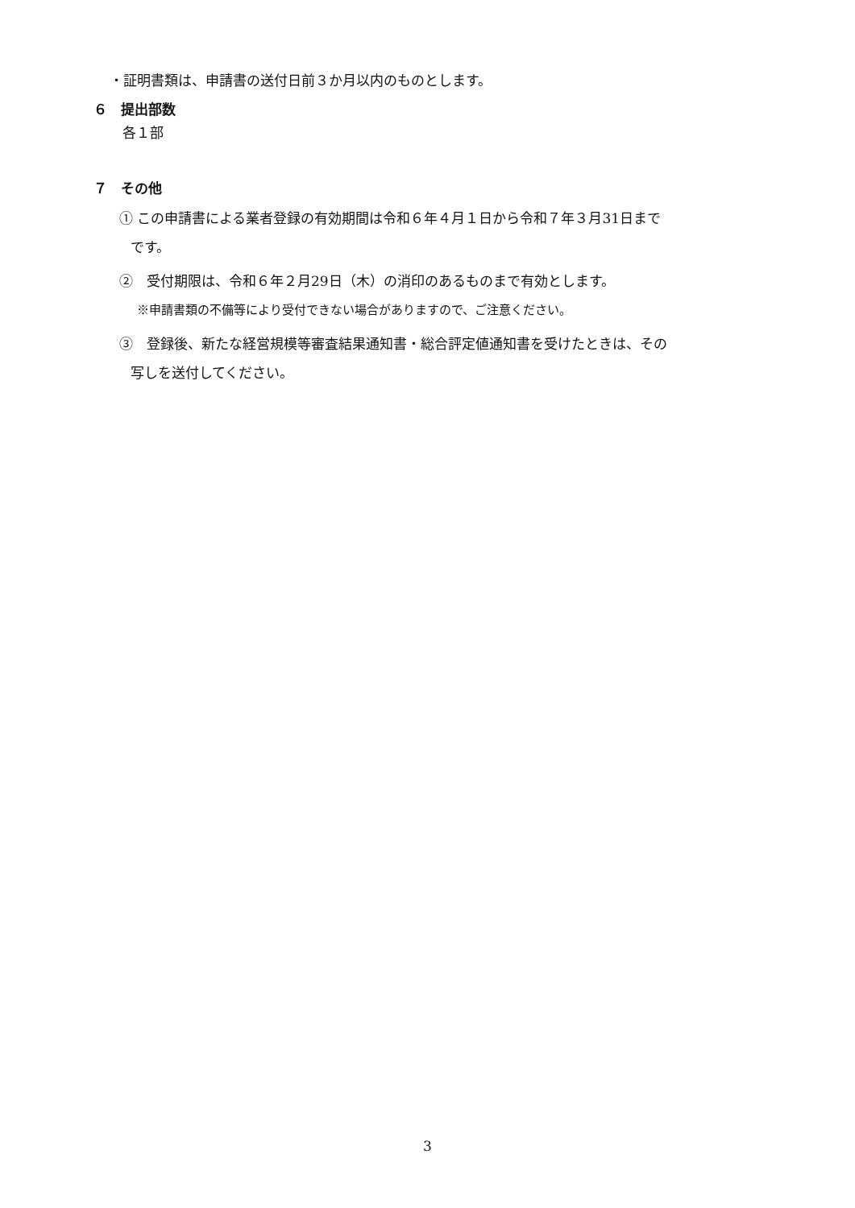・証明書類は、申請書の送付日前３か月以内のものとします。
６　提出部数
各１部
７　その他
① この申請書による業者登録の有効期間は令和６年４月１日から令和７年３月31日まで
です。
②　受付期限は、令和６年２月29日（木）の消印のあるものまで有効とします。
※申請書類の不備等により受付できない場合がありますので、ご注意ください。
③　登録後、新たな経営規模等審査結果通知書・総合評定値通知書を受けたときは、その
写しを送付してください。
3